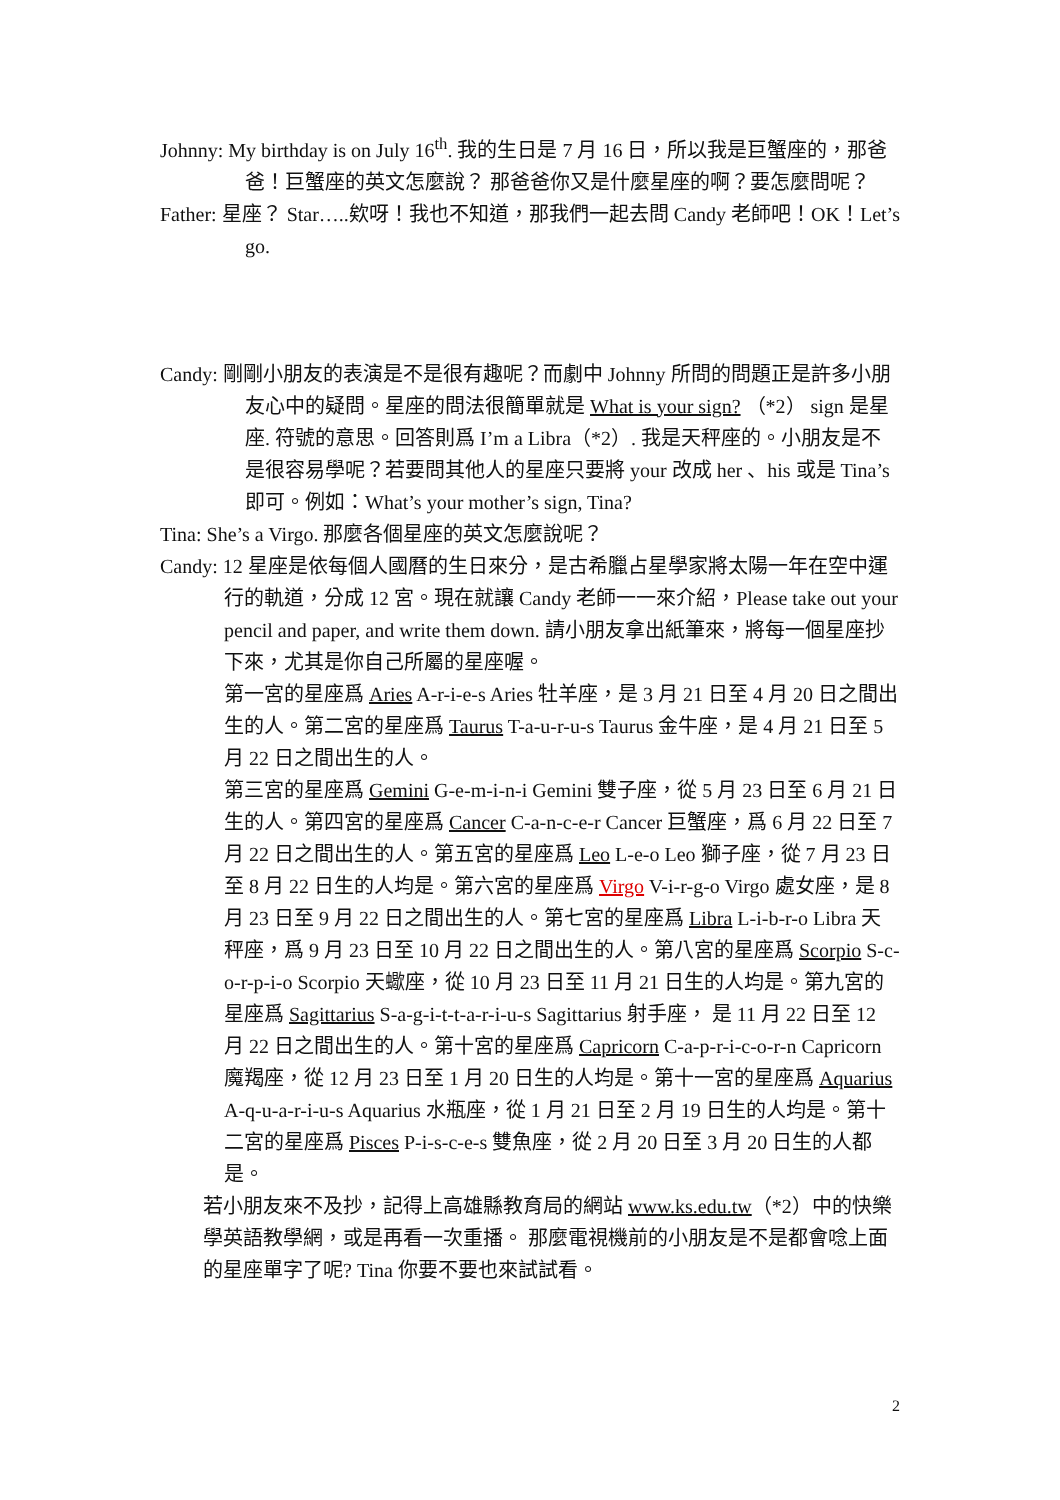Johnny: My birthday is on July 16<sup>th</sup>. 我的生日是 7 月 16 日，所以我是巨蟹座的，那爸爸！巨蟹座的英文怎麼說？ 那爸爸你又是什麼星座的啊？要怎麼問呢？
Father: 星座？ Star…..欸呀！我也不知道，那我們一起去問 Candy 老師吧！OK！Let’s go.
Candy: 剛剛小朋友的表演是不是很有趣呢？而劇中 Johnny 所問的問題正是許多小朋友心中的疑問。星座的問法很簡單就是 What is your sign? （*2） sign 是星座. 符號的意思。回答則爲 I’m a Libra（*2）. 我是天秤座的。小朋友是不是很容易學呢？若要問其他人的星座只要將 your 改成 her 、his 或是 Tina’s 即可。例如：What’s your mother’s sign, Tina?
Tina: She’s a Virgo. 那麼各個星座的英文怎麼說呢？
Candy: 12 星座是依每個人國曆的生日來分，是古希臘占星學家將太陽一年在空中運行的軌道，分成 12 宮。現在就讓 Candy 老師一一來介紹，Please take out your pencil and paper, and write them down. 請小朋友拿出紙筆來，將每一個星座抄下來，尤其是你自己所屬的星座喔。
第一宮的星座爲 Aries A-r-i-e-s Aries 牡羊座，是 3 月 21 日至 4 月 20 日之間出生的人。第二宮的星座爲 Taurus T-a-u-r-u-s Taurus 金牛座，是 4 月 21 日至 5 月 22 日之間出生的人。
第三宮的星座爲 Gemini G-e-m-i-n-i Gemini 雙子座，從 5 月 23 日至 6 月 21 日生的人。第四宮的星座爲 Cancer C-a-n-c-e-r Cancer 巨蟹座，爲 6 月 22 日至 7 月 22 日之間出生的人。第五宮的星座爲 Leo L-e-o Leo 獅子座，從 7 月 23 日至 8 月 22 日生的人均是。第六宮的星座爲 Virgo V-i-r-g-o Virgo 處女座，是 8 月 23 日至 9 月 22 日之間出生的人。第七宮的星座爲 Libra L-i-b-r-o Libra 天秤座，爲 9 月 23 日至 10 月 22 日之間出生的人。第八宮的星座爲 Scorpio S-c-o-r-p-i-o Scorpio 天蠍座，從 10 月 23 日至 11 月 21 日生的人均是。第九宮的星座爲 Sagittarius S-a-g-i-t-t-a-r-i-u-s Sagittarius 射手座， 是 11 月 22 日至 12 月 22 日之間出生的人。第十宮的星座爲 Capricorn C-a-p-r-i-c-o-r-n Capricorn 魔羯座，從 12 月 23 日至 1 月 20 日生的人均是。第十一宮的星座爲 Aquarius A-q-u-a-r-i-u-s Aquarius 水瓶座，從 1 月 21 日至 2 月 19 日生的人均是。第十二宮的星座爲 Pisces P-i-s-c-e-s 雙魚座，從 2 月 20 日至 3 月 20 日生的人都是。
若小朋友來不及抄，記得上高雄縣教育局的網站 www.ks.edu.tw（*2）中的快樂學英語教學網，或是再看一次重播。 那麼電視機前的小朋友是不是都會唸上面的星座單字了呢? Tina 你要不要也來試試看。
2